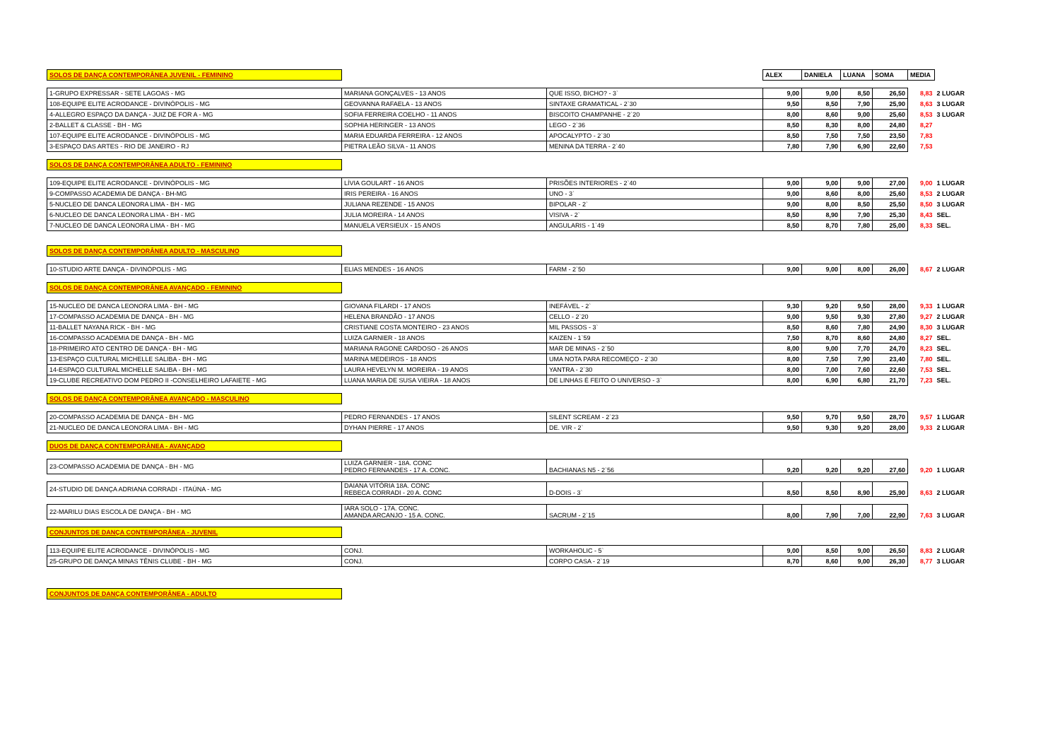| SOLOS DE DANÇA CONTEMPORÂNEA JUVENIL - FEMININO | | | ALEX | DANIELA | LUANA | SOMA | MEDIA | |
| 1-GRUPO EXPRESSAR - SETE LAGOAS - MG | MARIANA GONÇALVES - 13 ANOS | QUE ISSO, BICHO? - 3` | 9,00 | 9,00 | 8,50 | 26,50 | 8,83 | 2 LUGAR |
| 108-EQUIPE ELITE ACRODANCE - DIVINÓPOLIS - MG | GEOVANNA RAFAELA - 13 ANOS | SINTAXE GRAMATICAL - 2`30 | 9,50 | 8,50 | 7,90 | 25,90 | 8,63 | 3 LUGAR |
| 4-ALLEGRO ESPAÇO DA DANÇA - JUIZ DE FOR A - MG | SOFIA FERREIRA COELHO - 11 ANOS | BISCOITO CHAMPANHE - 2`20 | 8,00 | 8,60 | 9,00 | 25,60 | 8,53 | 3 LUGAR |
| 2-BALLET & CLASSE - BH - MG | SOPHIA HERINGER - 13 ANOS | LEGO - 2`36 | 8,50 | 8,30 | 8,00 | 24,80 | 8,27 | |
| 107-EQUIPE ELITE ACRODANCE - DIVINÓPOLIS - MG | MARIA EDUARDA FERREIRA - 12 ANOS | APOCALYPTO - 2`30 | 8,50 | 7,50 | 7,50 | 23,50 | 7,83 | |
| 3-ESPAÇO DAS ARTES - RIO DE JANEIRO - RJ | PIETRA LEÃO SILVA - 11 ANOS | MENINA DA TERRA - 2`40 | 7,80 | 7,90 | 6,90 | 22,60 | 7,53 | |
| SOLOS DE DANÇA CONTEMPORÂNEA ADULTO - FEMININO | | | | | | | | |
| 109-EQUIPE ELITE ACRODANCE - DIVINÓPOLIS - MG | LÍVIA GOULART - 16 ANOS | PRISÕES INTERIORES - 2`40 | 9,00 | 9,00 | 9,00 | 27,00 | 9,00 | 1 LUGAR |
| 9-COMPASSO ACADEMIA DE DANÇA - BH-MG | IRIS PEREIRA - 16 ANOS | UNO - 3` | 9,00 | 8,60 | 8,00 | 25,60 | 8,53 | 2 LUGAR |
| 5-NUCLEO DE DANCA LEONORA LIMA - BH - MG | JULIANA REZENDE - 15 ANOS | BIPOLAR - 2` | 9,00 | 8,00 | 8,50 | 25,50 | 8,50 | 3 LUGAR |
| 6-NUCLEO DE DANCA LEONORA LIMA - BH - MG | JULIA MOREIRA - 14 ANOS | VISIVA - 2` | 8,50 | 8,90 | 7,90 | 25,30 | 8,43 | SEL. |
| 7-NUCLEO DE DANCA LEONORA LIMA - BH - MG | MANUELA VERSIEUX - 15 ANOS | ANGULARIS - 1`49 | 8,50 | 8,70 | 7,80 | 25,00 | 8,33 | SEL. |
| SOLOS DE DANÇA CONTEMPORÂNEA ADULTO - MASCULINO | | | | | | | | |
| 10-STUDIO ARTE DANÇA - DIVINÓPOLIS - MG | ELIAS MENDES - 16 ANOS | FARM - 2`50 | 9,00 | 9,00 | 8,00 | 26,00 | 8,67 | 2 LUGAR |
| SOLOS DE DANÇA CONTEMPORÂNEA AVANÇADO - FEMININO | | | | | | | | |
| 15-NUCLEO DE DANCA LEONORA LIMA - BH - MG | GIOVANA FILARDI - 17 ANOS | INEFÁVEL - 2` | 9,30 | 9,20 | 9,50 | 28,00 | 9,33 | 1 LUGAR |
| 17-COMPASSO ACADEMIA DE DANÇA - BH - MG | HELENA BRANDÃO - 17 ANOS | CELLO - 2`20 | 9,00 | 9,50 | 9,30 | 27,80 | 9,27 | 2 LUGAR |
| 11-BALLET NAYANA RICK - BH - MG | CRISTIANE COSTA MONTEIRO - 23 ANOS | MIL PASSOS - 3` | 8,50 | 8,60 | 7,80 | 24,90 | 8,30 | 3 LUGAR |
| 16-COMPASSO ACADEMIA DE DANÇA - BH - MG | LUIZA GARNIER - 18 ANOS | KAIZEN - 1`59 | 7,50 | 8,70 | 8,60 | 24,80 | 8,27 | SEL. |
| 18-PRIMEIRO ATO CENTRO DE DANÇA - BH - MG | MARIANA RAGONE CARDOSO - 26 ANOS | MAR DE MINAS - 2`50 | 8,00 | 9,00 | 7,70 | 24,70 | 8,23 | SEL. |
| 13-ESPAÇO CULTURAL MICHELLE SALIBA - BH - MG | MARINA MEDEIROS - 18 ANOS | UMA NOTA PARA RECOMEÇO - 2`30 | 8,00 | 7,50 | 7,90 | 23,40 | 7,80 | SEL. |
| 14-ESPAÇO CULTURAL MICHELLE SALIBA - BH - MG | LAURA HEVELYN M. MOREIRA - 19 ANOS | YANTRA - 2`30 | 8,00 | 7,00 | 7,60 | 22,60 | 7,53 | SEL. |
| 19-CLUBE RECREATIVO DOM PEDRO II -CONSELHEIRO LAFAIETE - MG | LUANA MARIA DE SUSA VIEIRA - 18 ANOS | DE LINHAS É FEITO O UNIVERSO - 3` | 8,00 | 6,90 | 6,80 | 21,70 | 7,23 | SEL. |
| SOLOS DE DANÇA CONTEMPORÂNEA AVANÇADO - MASCULINO | | | | | | | | |
| 20-COMPASSO ACADEMIA DE DANÇA - BH - MG | PEDRO FERNANDES - 17 ANOS | SILENT SCREAM - 2`23 | 9,50 | 9,70 | 9,50 | 28,70 | 9,57 | 1 LUGAR |
| 21-NUCLEO DE DANCA LEONORA LIMA - BH - MG | DYHAN PIERRE - 17 ANOS | DE. VIR - 2` | 9,50 | 9,30 | 9,20 | 28,00 | 9,33 | 2 LUGAR |
| DUOS DE DANÇA CONTEMPORÂNEA - AVANÇADO | | | | | | | | |
| 23-COMPASSO ACADEMIA DE DANÇA - BH - MG | LUIZA GARNIER - 18A. CONC PEDRO FERNANDES - 17 A. CONC. | BACHIANAS N5 - 2`56 | 9,20 | 9,20 | 9,20 | 27,60 | 9,20 | 1 LUGAR |
| 24-STUDIO DE DANÇA ADRIANA CORRADI - ITAÚNA - MG | DAIANA VITÓRIA 18A. CONC REBECA CORRADI - 20 A. CONC | D-DOIS - 3` | 8,50 | 8,50 | 8,90 | 25,90 | 8,63 | 2 LUGAR |
| 22-MARILU DIAS ESCOLA DE DANÇA - BH - MG | IARA SOLO - 17A. CONC. AMANDA ARCANJO - 15 A. CONC. | SACRUM - 2`15 | 8,00 | 7,90 | 7,00 | 22,90 | 7,63 | 3 LUGAR |
| CONJUNTOS DE DANÇA CONTEMPORÂNEA - JUVENIL | | | | | | | | |
| 113-EQUIPE ELITE ACRODANCE - DIVINÓPOLIS - MG | CONJ. | WORKAHOLIC - 5` | 9,00 | 8,50 | 9,00 | 26,50 | 8,83 | 2 LUGAR |
| 25-GRUPO DE DANÇA MINAS TÊNIS CLUBE - BH - MG | CONJ. | CORPO CASA - 2`19 | 8,70 | 8,60 | 9,00 | 26,30 | 8,77 | 3 LUGAR |
| CONJUNTOS DE DANÇA CONTEMPORÂNEA - ADULTO | | | | | | | | |